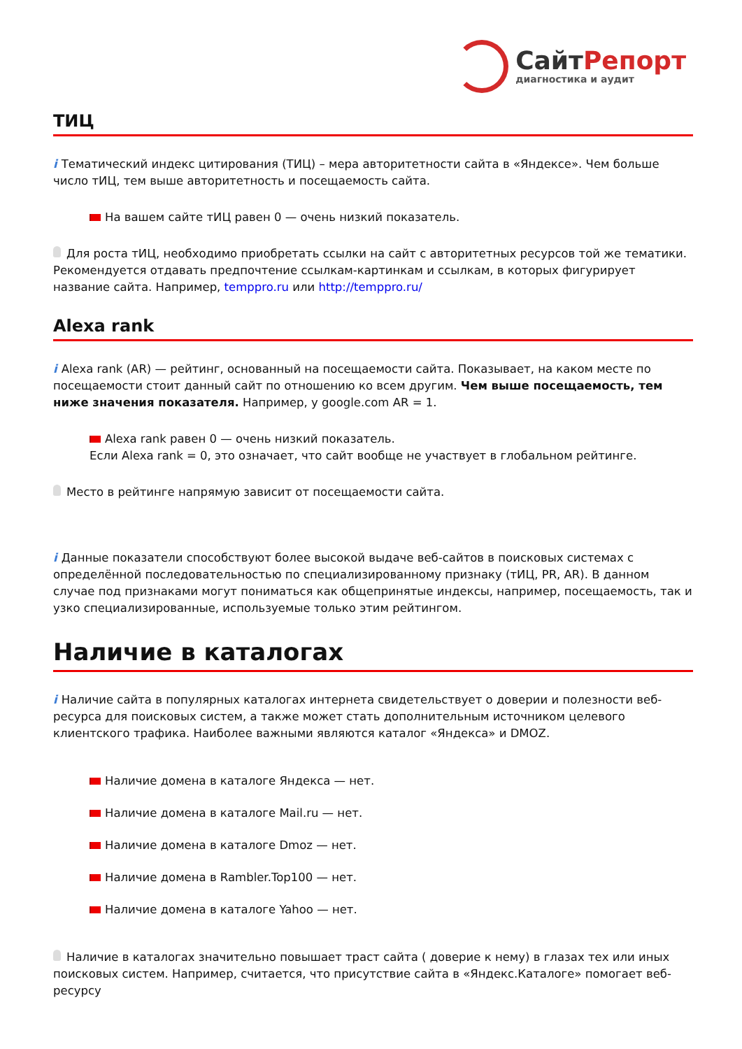СайтРепорт
диагностика и аудит
ТИЦ
i Тематический индекс цитирования (ТИЦ) – мера авторитетности сайта в «Яндексе». Чем больше число тИЦ, тем выше авторитетность и посещаемость сайта.
На вашем сайте тИЦ равен 0 — очень низкий показатель.
Для роста тИЦ, необходимо приобретать ссылки на сайт с авторитетных ресурсов той же тематики. Рекомендуется отдавать предпочтение ссылкам-картинкам и ссылкам, в которых фигурирует название сайта. Например, temppro.ru или http://temppro.ru/
Alexa rank
i Alexa rank (AR) — рейтинг, основанный на посещаемости сайта. Показывает, на каком месте по посещаемости стоит данный сайт по отношению ко всем другим. Чем выше посещаемость, тем ниже значения показателя. Например, у google.com AR = 1.
Alexa rank равен 0 — очень низкий показатель.
Если Alexa rank = 0, это означает, что сайт вообще не участвует в глобальном рейтинге.
Место в рейтинге напрямую зависит от посещаемости сайта.
i Данные показатели способствуют более высокой выдаче веб-сайтов в поисковых системах с определённой последовательностью по специализированному признаку (тИЦ, PR, AR). В данном случае под признаками могут пониматься как общепринятые индексы, например, посещаемость, так и узко специализированные, используемые только этим рейтингом.
Наличие в каталогах
i Наличие сайта в популярных каталогах интернета свидетельствует о доверии и полезности веб-ресурса для поисковых систем, а также может стать дополнительным источником целевого клиентского трафика. Наиболее важными являются каталог «Яндекса» и DMOZ.
Наличие домена в каталоге Яндекса — нет.
Наличие домена в каталоге Mail.ru — нет.
Наличие домена в каталоге Dmoz — нет.
Наличие домена в Rambler.Top100 — нет.
Наличие домена в каталоге Yahoo — нет.
Наличие в каталогах значительно повышает траст сайта ( доверие к нему) в глазах тех или иных поисковых систем. Например, считается, что присутствие сайта в «Яндекс.Каталоге» помогает веб-ресурсу